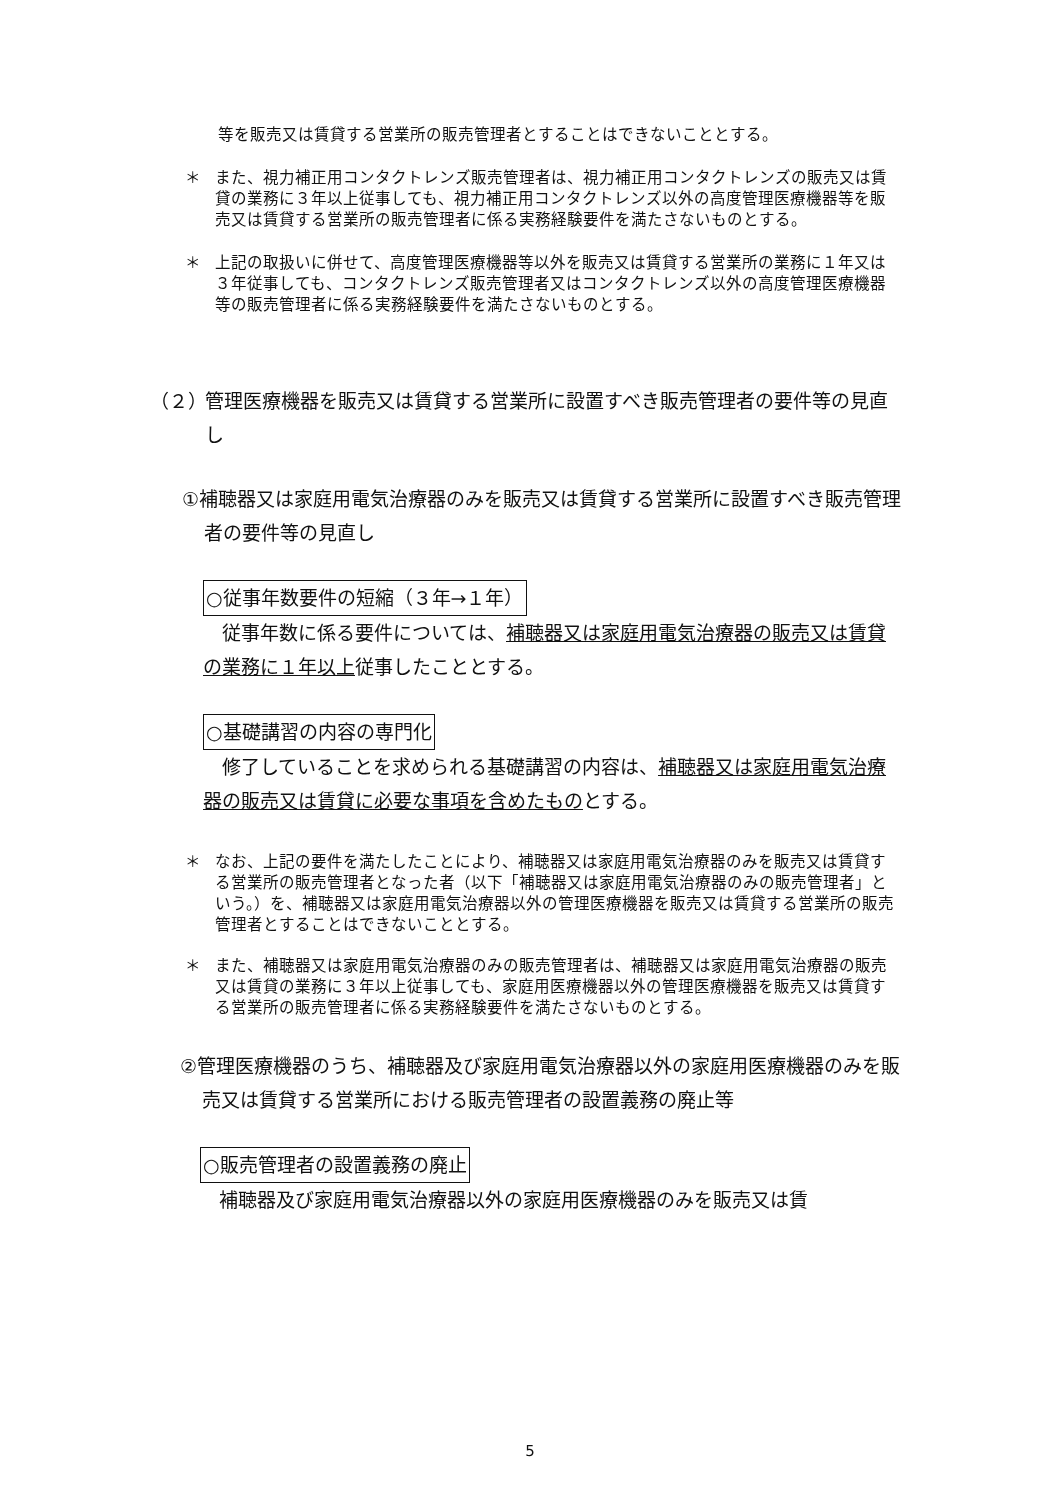等を販売又は賃貸する営業所の販売管理者とすることはできないこととする。
＊ また、視力補正用コンタクトレンズ販売管理者は、視力補正用コンタクトレンズの販売又は賃貸の業務に３年以上従事しても、視力補正用コンタクトレンズ以外の高度管理医療機器等を販売又は賃貸する営業所の販売管理者に係る実務経験要件を満たさないものとする。
＊ 上記の取扱いに併せて、高度管理医療機器等以外を販売又は賃貸する営業所の業務に１年又は３年従事しても、コンタクトレンズ販売管理者又はコンタクトレンズ以外の高度管理医療機器等の販売管理者に係る実務経験要件を満たさないものとする。
（２） 管理医療機器を販売又は賃貸する営業所に設置すべき販売管理者の要件等の見直し
①補聴器又は家庭用電気治療器のみを販売又は賃貸する営業所に設置すべき販売管理者の要件等の見直し
○従事年数要件の短縮（３年→１年）
従事年数に係る要件については、補聴器又は家庭用電気治療器の販売又は賃貸の業務に１年以上従事したこととする。
○基礎講習の内容の専門化
修了していることを求められる基礎講習の内容は、補聴器又は家庭用電気治療器の販売又は賃貸に必要な事項を含めたものとする。
＊ なお、上記の要件を満たしたことにより、補聴器又は家庭用電気治療器のみを販売又は賃貸する営業所の販売管理者となった者（以下「補聴器又は家庭用電気治療器のみの販売管理者」という。）を、補聴器又は家庭用電気治療器以外の管理医療機器を販売又は賃貸する営業所の販売管理者とすることはできないこととする。
＊ また、補聴器又は家庭用電気治療器のみの販売管理者は、補聴器又は家庭用電気治療器の販売又は賃貸の業務に３年以上従事しても、家庭用医療機器以外の管理医療機器を販売又は賃貸する営業所の販売管理者に係る実務経験要件を満たさないものとする。
②管理医療機器のうち、補聴器及び家庭用電気治療器以外の家庭用医療機器のみを販売又は賃貸する営業所における販売管理者の設置義務の廃止等
○販売管理者の設置義務の廃止
補聴器及び家庭用電気治療器以外の家庭用医療機器のみを販売又は賃
5